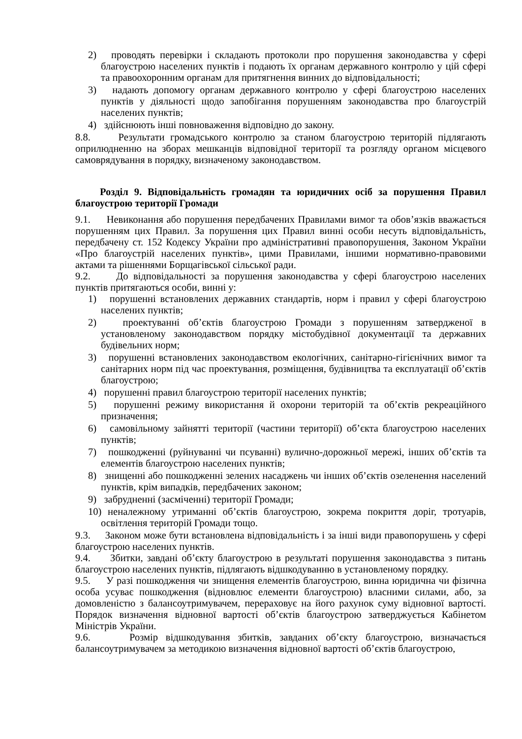2) проводять перевірки і складають протоколи про порушення законодавства у сфері благоустрою населених пунктів і подають їх органам державного контролю у цій сфері та правоохоронним органам для притягнення винних до відповідальності;
3) надають допомогу органам державного контролю у сфері благоустрою населених пунктів у діяльності щодо запобігання порушенням законодавства про благоустрій населених пунктів;
4) здійснюють інші повноваження відповідно до закону.
8.8. Результати громадського контролю за станом благоустрою територій підлягають оприлюдненню на зборах мешканців відповідної території та розгляду органом місцевого самоврядування в порядку, визначеному законодавством.
Розділ 9. Відповідальність громадян та юридичних осіб за порушення Правил благоустрою території Громади
9.1. Невиконання або порушення передбачених Правилами вимог та обов’язків вважається порушенням цих Правил. За порушення цих Правил винні особи несуть відповідальність, передбачену ст. 152 Кодексу України про адміністративні правопорушення, Законом України «Про благоустрій населених пунктів», цими Правилами, іншими нормативно-правовими актами та рішеннями Борщагівської сільської ради.
9.2. До відповідальності за порушення законодавства у сфері благоустрою населених пунктів притягаються особи, винні у:
1) порушенні встановлених державних стандартів, норм і правил у сфері благоустрою населених пунктів;
2) проектуванні об’єктів благоустрою Громади з порушенням затвердженої в установленому законодавством порядку містобудівної документації та державних будівельних норм;
3) порушенні встановлених законодавством екологічних, санітарно-гігієнічних вимог та санітарних норм під час проектування, розміщення, будівництва та експлуатації об’єктів благоустрою;
4) порушенні правил благоустрою території населених пунктів;
5) порушенні режиму використання й охорони територій та об’єктів рекреаційного призначення;
6) самовільному зайнятті території (частини території) об’єкта благоустрою населених пунктів;
7) пошкодженні (руйнуванні чи псуванні) вулично-дорожньої мережі, інших об’єктів та елементів благоустрою населених пунктів;
8) знищенні або пошкодженні зелених насаджень чи інших об’єктів озеленення населений пунктів, крім випадків, передбачених законом;
9) забрудненні (засміченні) території Громади;
10) неналежному утриманні об’єктів благоустрою, зокрема покриття доріг, тротуарів, освітлення територій Громади тощо.
9.3. Законом може бути встановлена відповідальність і за інші види правопорушень у сфері благоустрою населених пунктів.
9.4. Збитки, завдані об’єкту благоустрою в результаті порушення законодавства з питань благоустрою населених пунктів, підлягають відшкодуванню в установленому порядку.
9.5. У разі пошкодження чи знищення елементів благоустрою, винна юридична чи фізична особа усуває пошкодження (відновлює елементи благоустрою) власними силами, або, за домовленістю з балансоутримувачем, перераховує на його рахунок суму відновної вартості. Порядок визначення відновної вартості об’єктів благоустрою затверджується Кабінетом Міністрів України.
9.6. Розмір відшкодування збитків, завданих об’єкту благоустрою, визначається балансоутримувачем за методикою визначення відновної вартості об’єктів благоустрою,